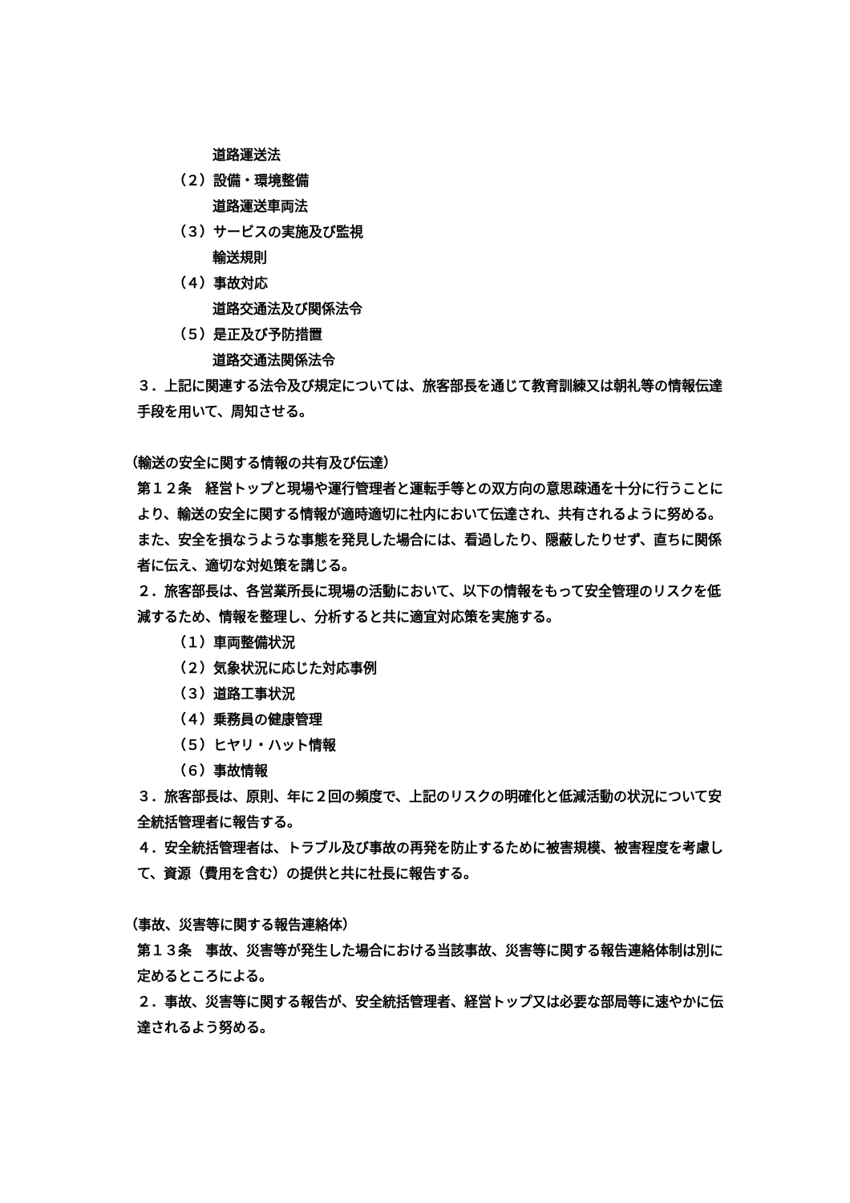道路運送法
（２）設備・環境整備
道路運送車両法
（３）サービスの実施及び監視
輸送規則
（４）事故対応
道路交通法及び関係法令
（５）是正及び予防措置
道路交通法関係法令
３．上記に関連する法令及び規定については、旅客部長を通じて教育訓練又は朝礼等の情報伝達手段を用いて、周知させる。
（輸送の安全に関する情報の共有及び伝達）
第１２条　経営トップと現場や運行管理者と運転手等との双方向の意思疎通を十分に行うことにより、輸送の安全に関する情報が適時適切に社内において伝達され、共有されるように努める。また、安全を損なうような事態を発見した場合には、看過したり、隠蔽したりせず、直ちに関係者に伝え、適切な対処策を講じる。
２．旅客部長は、各営業所長に現場の活動において、以下の情報をもって安全管理のリスクを低減するため、情報を整理し、分析すると共に適宜対応策を実施する。
（１）車両整備状況
（２）気象状況に応じた対応事例
（３）道路工事状況
（４）乗務員の健康管理
（５）ヒヤリ・ハット情報
（６）事故情報
３．旅客部長は、原則、年に２回の頻度で、上記のリスクの明確化と低減活動の状況について安全統括管理者に報告する。
４．安全統括管理者は、トラブル及び事故の再発を防止するために被害規模、被害程度を考慮して、資源（費用を含む）の提供と共に社長に報告する。
（事故、災害等に関する報告連絡体）
第１３条　事故、災害等が発生した場合における当該事故、災害等に関する報告連絡体制は別に定めるところによる。
２．事故、災害等に関する報告が、安全統括管理者、経営トップ又は必要な部局等に速やかに伝達されるよう努める。